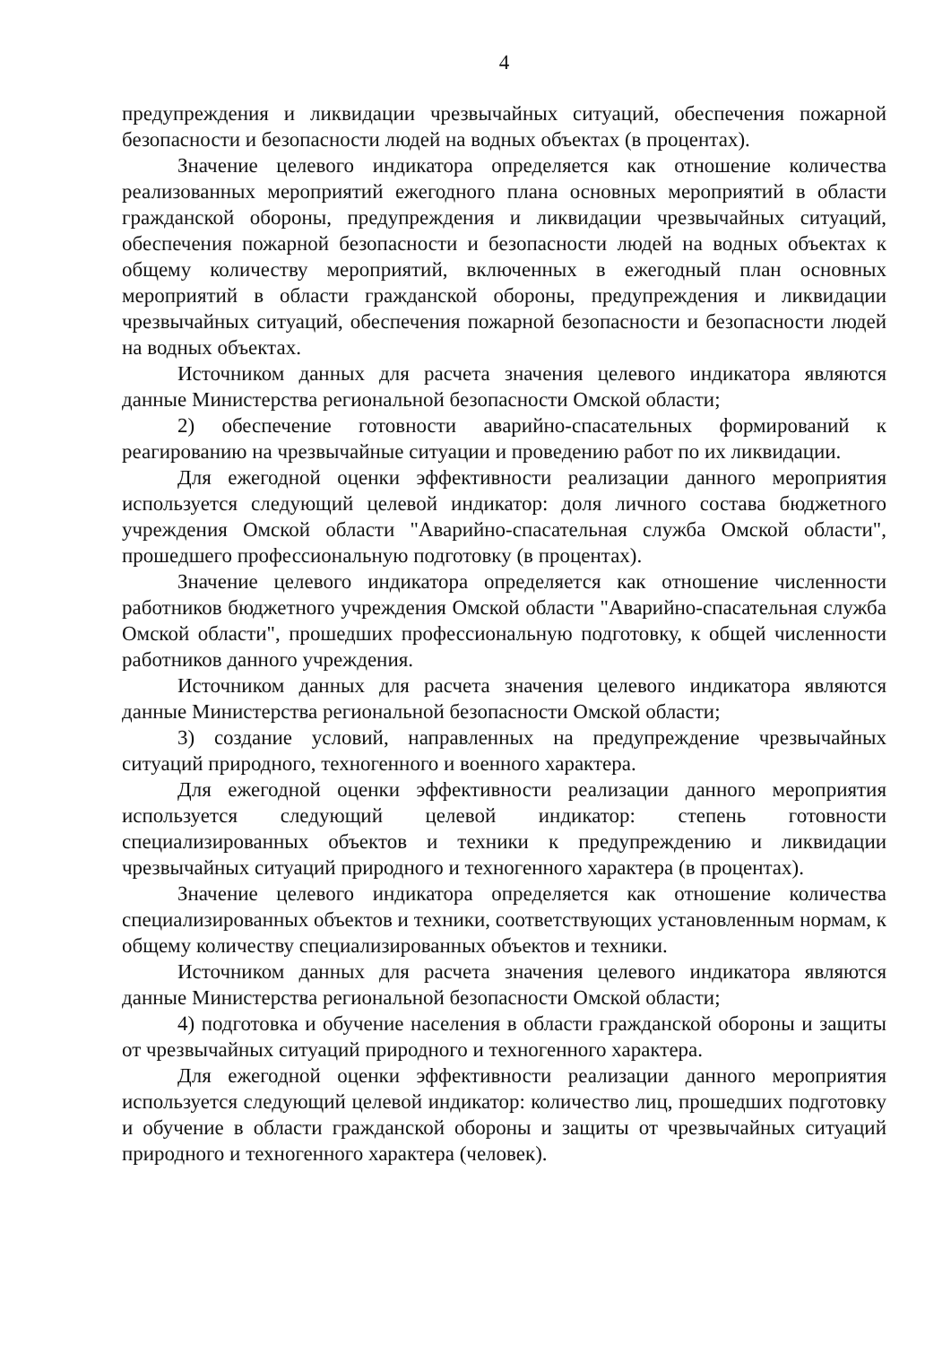4
предупреждения и ликвидации чрезвычайных ситуаций, обеспечения пожарной безопасности и безопасности людей на водных объектах (в процентах).
Значение целевого индикатора определяется как отношение количества реализованных мероприятий ежегодного плана основных мероприятий в области гражданской обороны, предупреждения и ликвидации чрезвычайных ситуаций, обеспечения пожарной безопасности и безопасности людей на водных объектах к общему количеству мероприятий, включенных в ежегодный план основных мероприятий в области гражданской обороны, предупреждения и ликвидации чрезвычайных ситуаций, обеспечения пожарной безопасности и безопасности людей на водных объектах.
Источником данных для расчета значения целевого индикатора являются данные Министерства региональной безопасности Омской области;
2) обеспечение готовности аварийно-спасательных формирований к реагированию на чрезвычайные ситуации и проведению работ по их ликвидации.
Для ежегодной оценки эффективности реализации данного мероприятия используется следующий целевой индикатор: доля личного состава бюджетного учреждения Омской области "Аварийно-спасательная служба Омской области", прошедшего профессиональную подготовку (в процентах).
Значение целевого индикатора определяется как отношение численности работников бюджетного учреждения Омской области "Аварийно-спасательная служба Омской области", прошедших профессиональную подготовку, к общей численности работников данного учреждения.
Источником данных для расчета значения целевого индикатора являются данные Министерства региональной безопасности Омской области;
3) создание условий, направленных на предупреждение чрезвычайных ситуаций природного, техногенного и военного характера.
Для ежегодной оценки эффективности реализации данного мероприятия используется следующий целевой индикатор: степень готовности специализированных объектов и техники к предупреждению и ликвидации чрезвычайных ситуаций природного и техногенного характера (в процентах).
Значение целевого индикатора определяется как отношение количества специализированных объектов и техники, соответствующих установленным нормам, к общему количеству специализированных объектов и техники.
Источником данных для расчета значения целевого индикатора являются данные Министерства региональной безопасности Омской области;
4) подготовка и обучение населения в области гражданской обороны и защиты от чрезвычайных ситуаций природного и техногенного характера.
Для ежегодной оценки эффективности реализации данного мероприятия используется следующий целевой индикатор: количество лиц, прошедших подготовку и обучение в области гражданской обороны и защиты от чрезвычайных ситуаций природного и техногенного характера (человек).